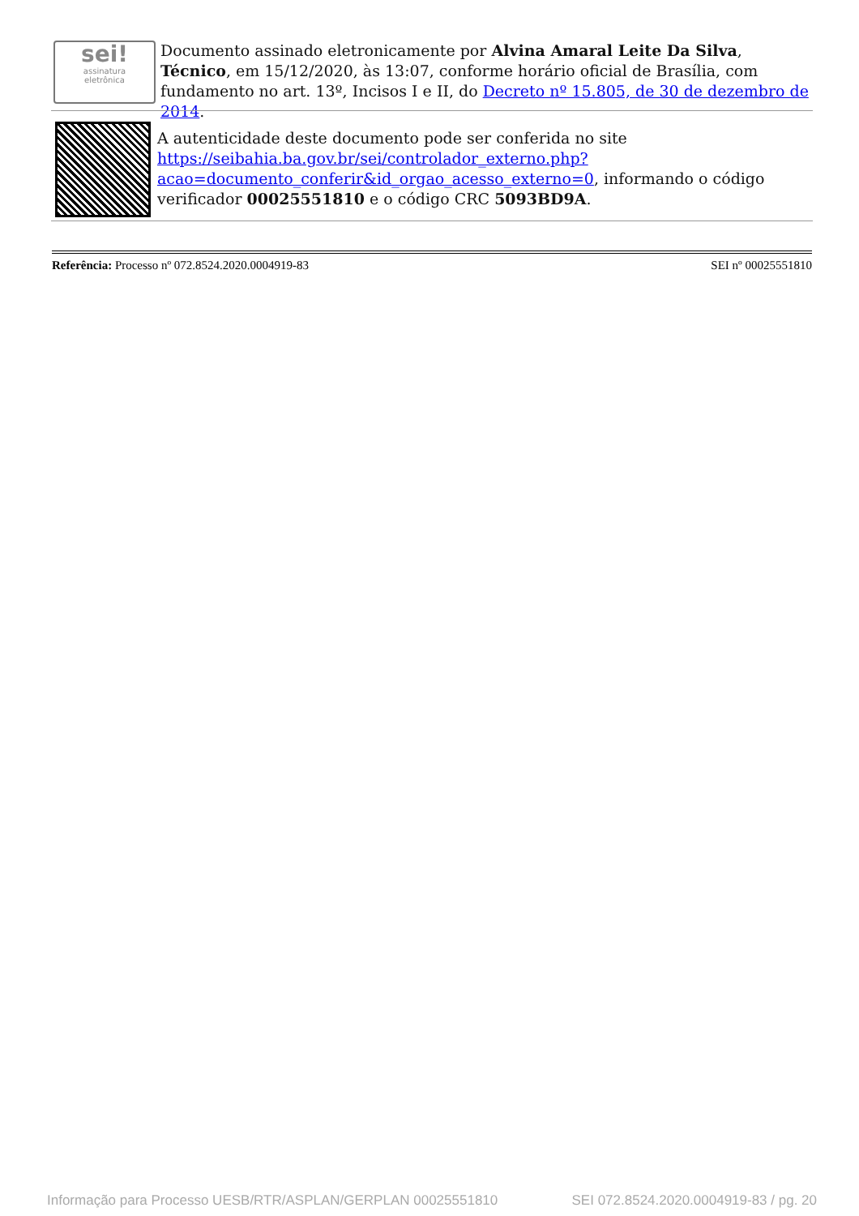sei!
assinatura
eletrônica
Documento assinado eletronicamente por Alvina Amaral Leite Da Silva, Técnico, em 15/12/2020, às 13:07, conforme horário oficial de Brasília, com fundamento no art. 13º, Incisos I e II, do Decreto nº 15.805, de 30 de dezembro de 2014.
A autenticidade deste documento pode ser conferida no site https://seibahia.ba.gov.br/sei/controlador_externo.php?acao=documento_conferir&id_orgao_acesso_externo=0, informando o código verificador 00025551810 e o código CRC 5093BD9A.
Referência: Processo nº 072.8524.2020.0004919-83 SEI nº 00025551810
Informação para Processo UESB/RTR/ASPLAN/GERPLAN 00025551810 SEI 072.8524.2020.0004919-83 / pg. 20